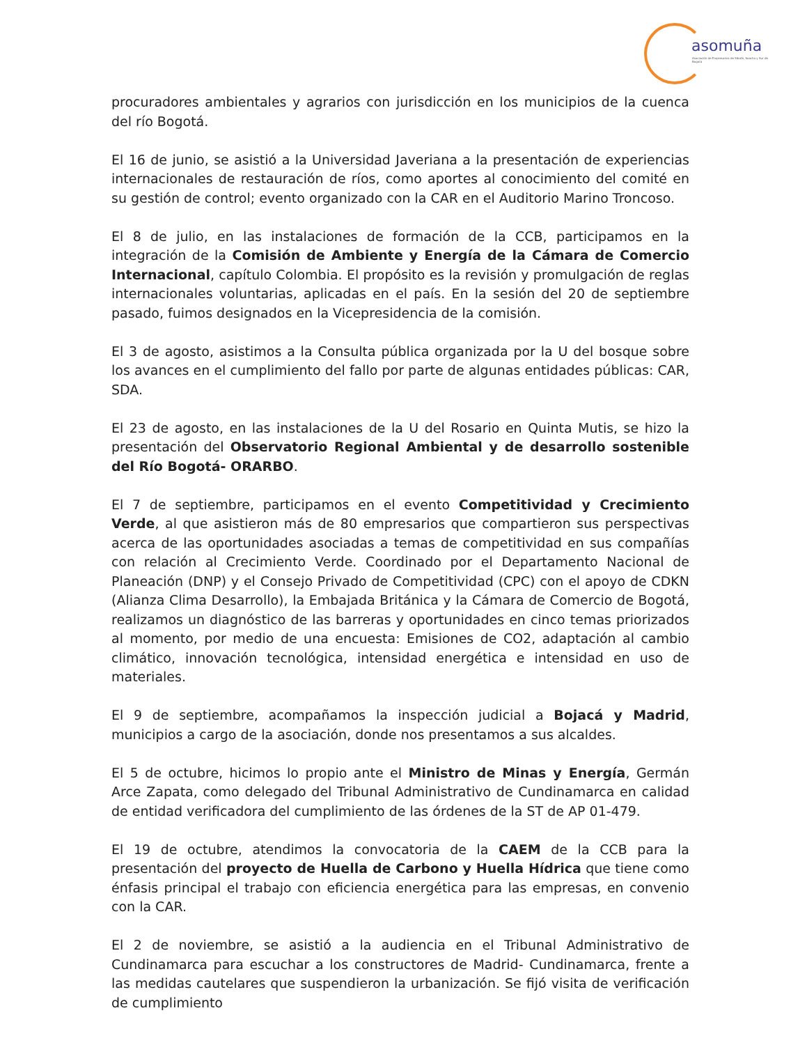asomuña
Asociación de Empresarios de Sibaté, Soacha y Sur de Bogotá
procuradores ambientales y agrarios con jurisdicción en los municipios de la cuenca del río Bogotá.
El 16 de junio, se asistió a la Universidad Javeriana a la presentación de experiencias internacionales de restauración de ríos, como aportes al conocimiento del comité en su gestión de control; evento organizado con la CAR en el Auditorio Marino Troncoso.
El 8 de julio, en las instalaciones de formación de la CCB, participamos en la integración de la Comisión de Ambiente y Energía de la Cámara de Comercio Internacional, capítulo Colombia. El propósito es la revisión y promulgación de reglas internacionales voluntarias, aplicadas en el país. En la sesión del 20 de septiembre pasado, fuimos designados en la Vicepresidencia de la comisión.
El 3 de agosto, asistimos a la Consulta pública organizada por la U del bosque sobre los avances en el cumplimiento del fallo por parte de algunas entidades públicas: CAR, SDA.
El 23 de agosto, en las instalaciones de la U del Rosario en Quinta Mutis, se hizo la presentación del Observatorio Regional Ambiental y de desarrollo sostenible del Río Bogotá- ORARBO.
El 7 de septiembre, participamos en el evento Competitividad y Crecimiento Verde, al que asistieron más de 80 empresarios que compartieron sus perspectivas acerca de las oportunidades asociadas a temas de competitividad en sus compañías con relación al Crecimiento Verde. Coordinado por el Departamento Nacional de Planeación (DNP) y el Consejo Privado de Competitividad (CPC) con el apoyo de CDKN (Alianza Clima Desarrollo), la Embajada Británica y la Cámara de Comercio de Bogotá, realizamos un diagnóstico de las barreras y oportunidades en cinco temas priorizados al momento, por medio de una encuesta: Emisiones de CO2, adaptación al cambio climático, innovación tecnológica, intensidad energética e intensidad en uso de materiales.
El 9 de septiembre, acompañamos la inspección judicial a Bojacá y Madrid, municipios a cargo de la asociación, donde nos presentamos a sus alcaldes.
El 5 de octubre, hicimos lo propio ante el Ministro de Minas y Energía, Germán Arce Zapata, como delegado del Tribunal Administrativo de Cundinamarca en calidad de entidad verificadora del cumplimiento de las órdenes de la ST de AP 01-479.
El 19 de octubre, atendimos la convocatoria de la CAEM de la CCB para la presentación del proyecto de Huella de Carbono y Huella Hídrica que tiene como énfasis principal el trabajo con eficiencia energética para las empresas, en convenio con la CAR.
El 2 de noviembre, se asistió a la audiencia en el Tribunal Administrativo de Cundinamarca para escuchar a los constructores de Madrid- Cundinamarca, frente a las medidas cautelares que suspendieron la urbanización. Se fijó visita de verificación de cumplimiento